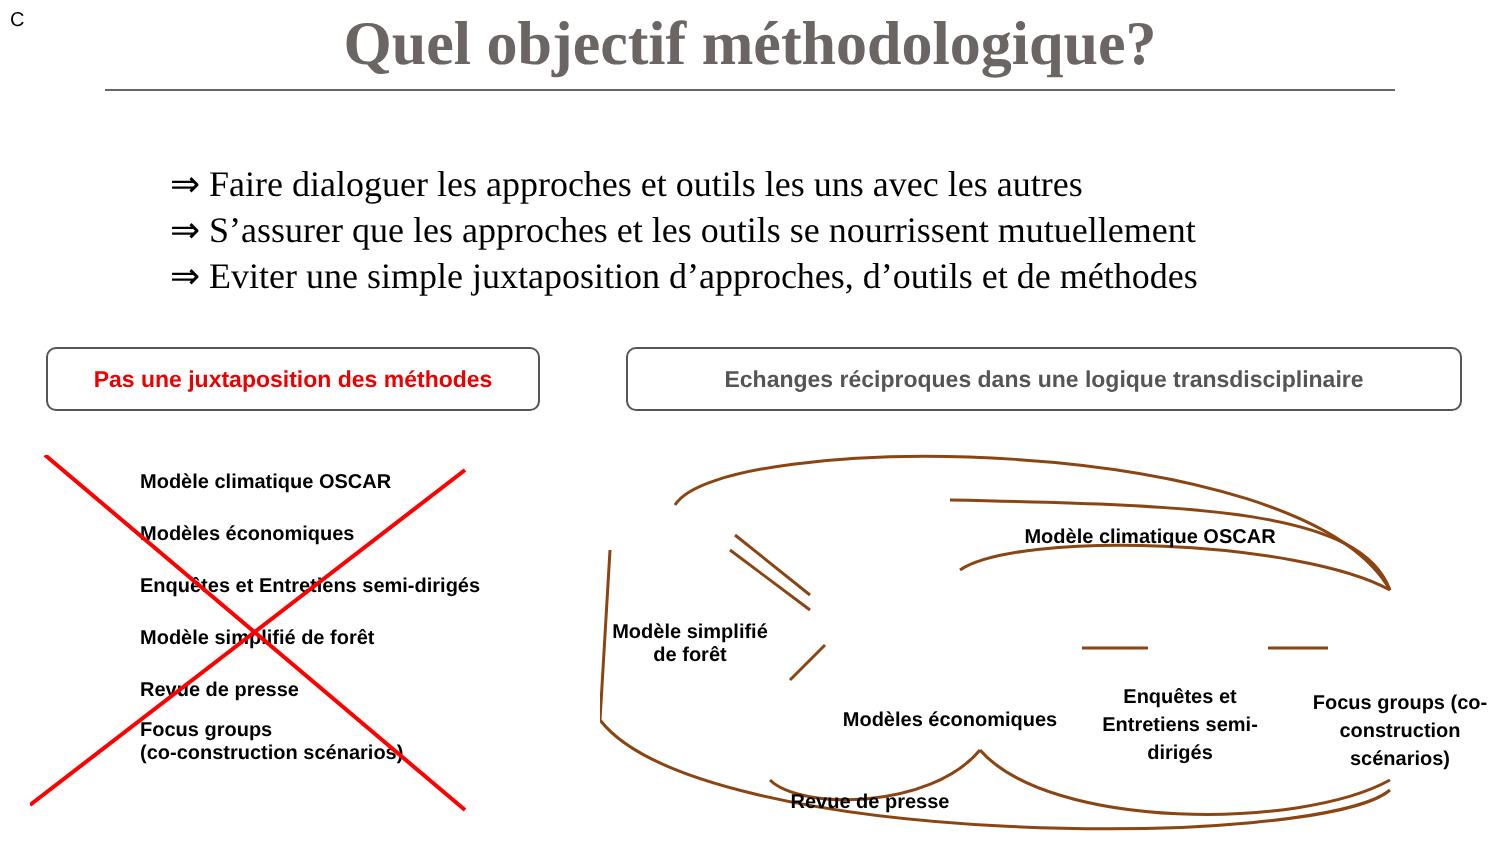C
Quel objectif méthodologique?
⇒ Faire dialoguer les approches et outils les uns avec les autres
⇒ S’assurer que les approches et les outils se nourrissent mutuellement
⇒ Eviter une simple juxtaposition d’approches, d’outils et de méthodes
Pas une juxtaposition des méthodes Echanges réciproques dans une logique transdisciplinaire
Modèle climatique OSCAR
Modèles économiques
Enquêtes et Entretiens semi-dirigés
Modèle simplifié de forêt
Revue de presse
Focus groups
(co-construction scénarios)
Modèle climatique OSCAR
Modèle simplifié
de forêt
Modèles économiques
Revue de presse
Enquêtes et Entretiens semi-dirigés
Focus groups (co-construction scénarios)